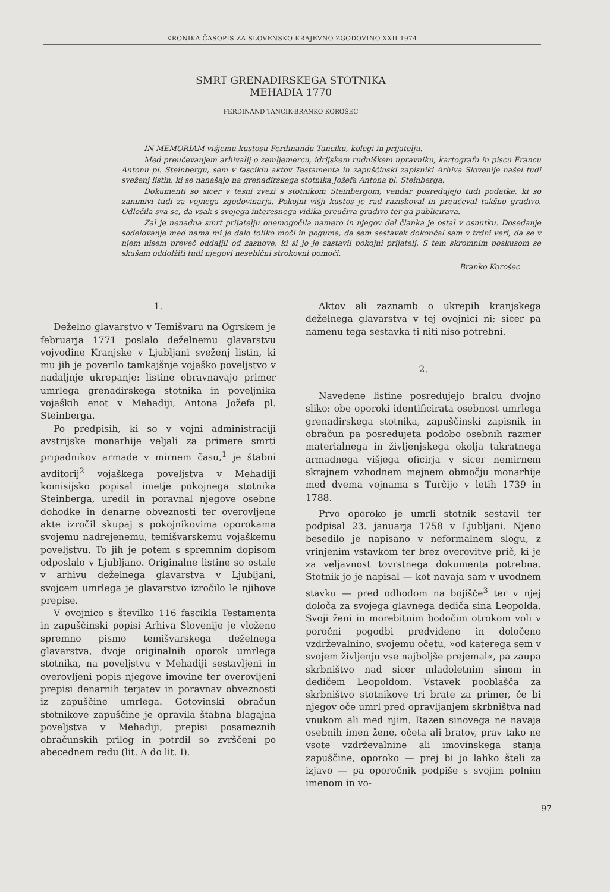KRONIKA ČASOPIS ZA SLOVENSKO KRAJEVNO ZGODOVINO XXII 1974
SMRT GRENADIRSKEGA STOTNIKA
MEHADIA 1770
FERDINAND TANCIK-BRANKO KOROŠEC
IN MEMORIAM višjemu kustosu Ferdinandu Tanciku, kolegi in prijatelju.
Med preučevanjem arhivalij o zemljemercu, idrijskem rudniškem upravniku, kartografu in piscu Francu Antonu pl. Steinbergu, sem v fasciklu aktov Testamenta in zapuščinski zapisniki Arhiva Slovenije našel tudi sveženj listin, ki se nanašajo na grenadirskega stotnika Jožefa Antona pl. Steinberga.
Dokumenti so sicer v tesni zvezi s stotnikom Steinbergom, vendar posredujejo tudi podatke, ki so zanimivi tudi za vojnega zgodovinarja. Pokojni višji kustos je rad raziskoval in preučeval takšno gradivo. Odločila sva se, da vsak s svojega interesnega vidika preučiva gradivo ter ga publicirava.
Zal je nenadna smrt prijatelju onemogočila namero in njegov del članka je ostal v osnutku. Dosedanje sodelovanje med nama mi je dalo toliko moči in poguma, da sem sestavek dokončal sam v trdni veri, da se v njem nisem preveč oddaljil od zasnove, ki si jo je zastavil pokojni prijatelj. S tem skromnim poskusom se skušam oddolžiti tudi njegovi nesebični strokovni pomoči.
Branko Korošec
1.
Deželno glavarstvo v Temišvaru na Ogrskem je februarja 1771 poslalo deželnemu glavarstvu vojvodine Kranjske v Ljubljani sveženj listin, ki mu jih je poverilo tamkajšnje vojaško poveljstvo v nadaljnje ukrepanje: listine obravnavajo primer umrlega grenadirskega stotnika in poveljnika vojaških enot v Mehadiji, Antona Jožefa pl. Steinberga.
Po predpisih, ki so v vojni administraciji avstrijske monarhije veljali za primere smrti pripadnikov armade v mirnem času,<sup>1</sup> je štabni avditorij<sup>2</sup> vojaškega poveljstva v Mehadiji komisijsko popisal imetje pokojnega stotnika Steinberga, uredil in poravnal njegove osebne dohodke in denarne obveznosti ter overovljene akte izročil skupaj s pokojnikovima oporokama svojemu nadrejenemu, temišvarskemu vojaškemu poveljstvu. To jih je potem s spremnim dopisom odposlalo v Ljubljano. Originalne listine so ostale v arhivu deželnega glavarstva v Ljubljani, svojcem umrlega je glavarstvo izročilo le njihove prepise.
V ovojnico s številko 116 fascikla Testamenta in zapuščinski popisi Arhiva Slovenije je vloženo spremno pismo temišvarskega deželnega glavarstva, dvoje originalnih oporok umrlega stotnika, na poveljstvu v Mehadiji sestavljeni in overovljeni popis njegove imovine ter overovljeni prepisi denarnih terjatev in poravnav obveznosti iz zapuščine umrlega. Gotovinski obračun stotnikove zapuščine je opravila štabna blagajna poveljstva v Mehadiji, prepisi posameznih obračunskih prilog in potrdil so zvrščeni po abecednem redu (lit. A do lit. I).
Aktov ali zaznamb o ukrepih kranjskega deželnega glavarstva v tej ovojnici ni; sicer pa namenu tega sestavka ti niti niso potrebni.
2.
Navedene listine posredujejo bralcu dvojno sliko: obe oporoki identificirata osebnost umrlega grenadirskega stotnika, zapuščinski zapisnik in obračun pa posredujeta podobo osebnih razmer materialnega in življenjskega okolja takratnega armadnega višjega oficirja v sicer nemirnem skrajnem vzhodnem mejnem območju monarhije med dvema vojnama s Turčijo v letih 1739 in 1788.
Prvo oporoko je umrli stotnik sestavil ter podpisal 23. januarja 1758 v Ljubljani. Njeno besedilo je napisano v neformalnem slogu, z vrinjenim vstavkom ter brez overovitve prič, ki je za veljavnost tovrstnega dokumenta potrebna. Stotnik jo je napisal — kot navaja sam v uvodnem stavku — pred odhodom na bojišče<sup>3</sup> ter v njej določa za svojega glavnega dediča sina Leopolda. Svoji ženi in morebitnim bodočim otrokom voli v poročni pogodbi predvideno in določeno vzdrževalnino, svojemu očetu, »od katerega sem v svojem življenju vse najboljše prejemal«, pa zaupa skrbništvo nad sicer mladoletnim sinom in dedičem Leopoldom. Vstavek pooblašča za skrbništvo stotnikove tri brate za primer, če bi njegov oče umrl pred opravljanjem skrbništva nad vnukom ali med njim. Razen sinovega ne navaja osebnih imen žene, očeta ali bratov, prav tako ne vsote vzdrževalnine ali imovinskega stanja zapuščine, oporoko — prej bi jo lahko šteli za izjavo — pa oporočnik podpiše s svojim polnim imenom in vo-
97